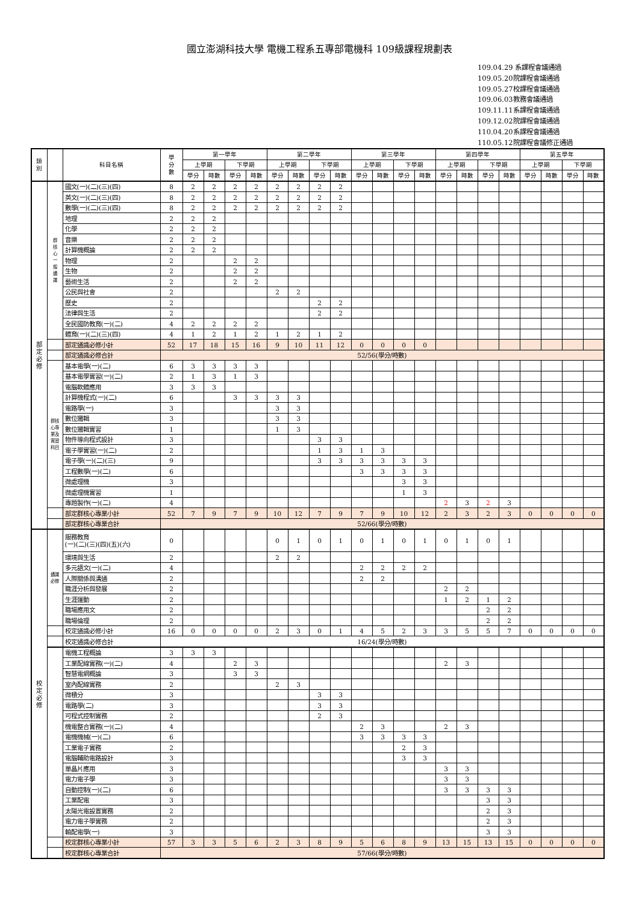國立澎湖科技大學 電機工程系五專部電機科 109級課程規劃表
109.04.29 系課程會議通過
109.05.20院課程會議通過
109.05.27校課程會議通過
109.06.03教務會議通過
109.11.11系課程會議通過
109.12.02院課程會議通過
110.04.20系課程會議通過
110.05.12院課程會議修正通過
| 類 別 | | 科目名稱 | 學 分 數 | 第一學年 | | | | 第二學年 | | | | 第三學年 | | | | 第四學年 | | | | 第五學年 | | | |
| --- | --- | --- | --- | --- | --- | --- | --- | --- | --- | --- | --- | --- | --- | --- | --- | --- | --- | --- | --- | --- | --- | --- | --- |
| | | | | 上學期 | | 下學期 | | 上學期 | | 下學期 | | 上學期 | | 下學期 | | 上學期 | | 下學期 | | 上學期 | | 下學期 | |
| | | | | 學分 | 時數 | 學分 | 時數 | 學分 | 時數 | 學分 | 時數 | 學分 | 時數 | 學分 | 時數 | 學分 | 時數 | 學分 | 時數 | 學分 | 時數 | 學分 | 時數 |
| 部 定 必 修 | 群 核 心 一 般 通 識 | 國文(一)(二)(三)(四) | 8 | 2 | 2 | 2 | 2 | 2 | 2 | 2 | 2 | | | | | | | | | | | | |
| | | 英文(一)(二)(三)(四) | 8 | 2 | 2 | 2 | 2 | 2 | 2 | 2 | 2 | | | | | | | | | | | | |
| | | 數學(一)(二)(三)(四) | 8 | 2 | 2 | 2 | 2 | 2 | 2 | 2 | 2 | | | | | | | | | | | | |
| | | 地理 | 2 | 2 | 2 | | | | | | | | | | | | | | | | | | |
| | | 化學 | 2 | 2 | 2 | | | | | | | | | | | | | | | | | | |
| | | 音樂 | 2 | 2 | 2 | | | | | | | | | | | | | | | | | | |
| | | 計算機概論 | 2 | 2 | 2 | | | | | | | | | | | | | | | | | | |
| | | 物理 | 2 | | | 2 | 2 | | | | | | | | | | | | | | | | |
| | | 生物 | 2 | | | 2 | 2 | | | | | | | | | | | | | | | | |
| | | 藝術生活 | 2 | | | 2 | 2 | | | | | | | | | | | | | | | | |
| | | 公民與社會 | 2 | | | | | 2 | 2 | | | | | | | | | | | | | | |
| | | 歷史 | 2 | | | | | | | 2 | 2 | | | | | | | | | | | | |
| | | 法律與生活 | 2 | | | | | | | 2 | 2 | | | | | | | | | | | | |
| | | 全民國防教育(一)(二) | 4 | 2 | 2 | 2 | 2 | | | | | | | | | | | | | | | | |
| | | 體育(一)(二)(三)(四) | 4 | 1 | 2 | 1 | 2 | 1 | 2 | 1 | 2 | | | | | | | | | | | | |
| | | 部定通識必修小計 | 52 | 17 | 18 | 15 | 16 | 9 | 10 | 11 | 12 | 0 | 0 | 0 | 0 | | | | | | | | |
| | | 部定通識必修合計 | 52/56(學分/時數) | | | | | | | | | | | | | | | | | | | | |
| | 群核 心專 業及 實習 科目 | 基本電學(一)(二) | 6 | 3 | 3 | 3 | 3 | | | | | | | | | | | | | | | | |
| | | 基本電學實習(一)(二) | 2 | 1 | 3 | 1 | 3 | | | | | | | | | | | | | | | | |
| | | 電腦軟體應用 | 3 | 3 | 3 | | | | | | | | | | | | | | | | | | |
| | | 計算機程式(一)(二) | 6 | | | 3 | 3 | 3 | 3 | | | | | | | | | | | | | | |
| | | 電路學(一) | 3 | | | | | 3 | 3 | | | | | | | | | | | | | | |
| | | 數位邏輯 | 3 | | | | | 3 | 3 | | | | | | | | | | | | | | |
| | | 數位邏輯實習 | 1 | | | | | 1 | 3 | | | | | | | | | | | | | | |
| | | 物件導向程式設計 | 3 | | | | | | | 3 | 3 | | | | | | | | | | | | |
| | | 電子學實習(一)(二) | 2 | | | | | | | 1 | 3 | 1 | 3 | | | | | | | | | | |
| | | 電子學(一)(二)(三) | 9 | | | | | | | 3 | 3 | 3 | 3 | 3 | 3 | | | | | | | | |
| | | 工程數學(一)(二) | 6 | | | | | | | | | 3 | 3 | 3 | 3 | | | | | | | | |
| | | 微處理機 | 3 | | | | | | | | | | | 3 | 3 | | | | | | | | |
| | | 微處理機實習 | 1 | | | | | | | | | | | 1 | 3 | | | | | | | | |
| | | 專題製作(一)(二) | 4 | | | | | | | | | | | | | 2 | 3 | 2 | 3 | | | | |
| | | 部定群核心專業小計 | 52 | 7 | 9 | 7 | 9 | 10 | 12 | 7 | 9 | 7 | 9 | 10 | 12 | 2 | 3 | 2 | 3 | 0 | 0 | 0 | 0 |
| | | 部定群核心專業合計 | 52/66(學分/時數) | | | | | | | | | | | | | | | | | | | | |
| 校 定 必 修 | 通識 必修 | 服務教育 (一)(二)(三)(四)(五)(六) | 0 | | | | | 0 | 1 | 0 | 1 | 0 | 1 | 0 | 1 | 0 | 1 | 0 | 1 | | | | |
| | | 環境與生活 | 2 | | | | | 2 | 2 | | | | | | | | | | | | | | |
| | | 多元語文(一)(二) | 4 | | | | | | | | | 2 | 2 | 2 | 2 | | | | | | | | |
| | | 人際關係與溝通 | 2 | | | | | | | | | 2 | 2 | | | | | | | | | | |
| | | 職涯分析與發展 | 2 | | | | | | | | | | | | | 2 | 2 | | | | | | |
| | | 生涯運動 | 2 | | | | | | | | | | | | | 1 | 2 | 1 | 2 | | | | |
| | | 職場應用文 | 2 | | | | | | | | | | | | | | | 2 | 2 | | | | |
| | | 職場倫理 | 2 | | | | | | | | | | | | | | | 2 | 2 | | | | |
| | | 校定通識必修小計 | 16 | 0 | 0 | 0 | 0 | 2 | 3 | 0 | 1 | 4 | 5 | 2 | 3 | 3 | 5 | 5 | 7 | 0 | 0 | 0 | 0 |
| | | 校定通識必修合計 | 16/24(學分/時數) | | | | | | | | | | | | | | | | | | | | |
| | | 電機工程概論 | 3 | 3 | 3 | | | | | | | | | | | | | | | | | | |
| | | 工業配線實務(一)(二) | 4 | | | 2 | 3 | | | | | | | | | 2 | 3 | | | | | | |
| | | 智慧電網概論 | 3 | | | 3 | 3 | | | | | | | | | | | | | | | | |
| | | 室內配線實務 | 2 | | | | | 2 | 3 | | | | | | | | | | | | | | |
| | | 微積分 | 3 | | | | | | | 3 | 3 | | | | | | | | | | | | |
| | | 電路學(二) | 3 | | | | | | | 3 | 3 | | | | | | | | | | | | |
| | | 可程式控制實務 | 2 | | | | | | | 2 | 3 | | | | | | | | | | | | |
| | | 機電整合實務(一)(二) | 4 | | | | | | | | | 2 | 3 | | | 2 | 3 | | | | | | |
| | | 電機機械(一)(二) | 6 | | | | | | | | | 3 | 3 | 3 | 3 | | | | | | | | |
| | | 工業電子實務 | 2 | | | | | | | | | | | 2 | 3 | | | | | | | | |
| | | 電腦輔助電路設計 | 3 | | | | | | | | | | | 3 | 3 | | | | | | | | |
| | | 單晶片應用 | 3 | | | | | | | | | | | | | 3 | 3 | | | | | | |
| | | 電力電子學 | 3 | | | | | | | | | | | | | 3 | 3 | | | | | | |
| | | 自動控制(一)(二) | 6 | | | | | | | | | | | | | 3 | 3 | 3 | 3 | | | | |
| | | 工業配電 | 3 | | | | | | | | | | | | | | | 3 | 3 | | | | |
| | | 太陽光電設置實務 | 2 | | | | | | | | | | | | | | | 2 | 3 | | | | |
| | | 電力電子學實務 | 2 | | | | | | | | | | | | | | | 2 | 3 | | | | |
| | | 輸配電學(一) | 3 | | | | | | | | | | | | | | | 3 | 3 | | | | |
| | | 校定群核心專業小計 | 57 | 3 | 3 | 5 | 6 | 2 | 3 | 8 | 9 | 5 | 6 | 8 | 9 | 13 | 15 | 13 | 15 | 0 | 0 | 0 | 0 |
| | | 校定群核心專業合計 | 57/66(學分/時數) | | | | | | | | | | | | | | | | | | | | |